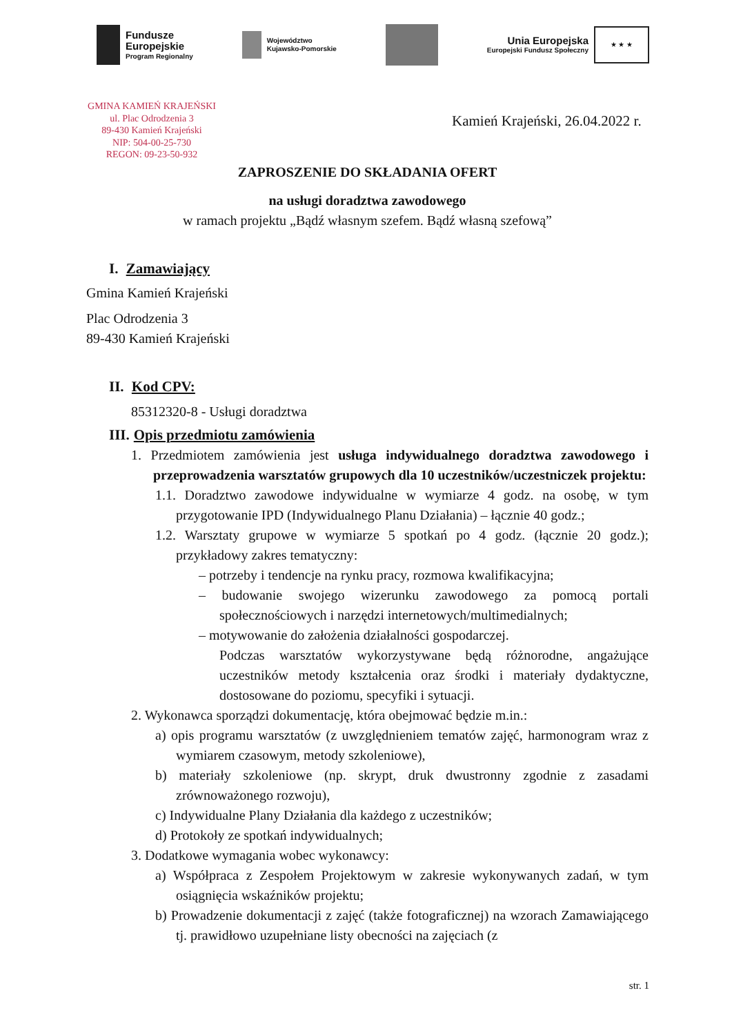Fundusze
Europejskie
Program Regionalny
Województwo
Kujawsko-Pomorskie
Unia Europejska
Europejski Fundusz Społeczny
★ ★ ★
GMINA KAMIEŃ KRAJEŃSKI
ul. Plac Odrodzenia 3
89-430 Kamień Krajeński
NIP: 504-00-25-730
REGON: 09-23-50-932
Kamień Krajeński, 26.04.2022 r.
ZAPROSZENIE DO SKŁADANIA OFERT
na usługi doradztwa zawodowego
w ramach projektu „Bądź własnym szefem. Bądź własną szefową”
I. Zamawiający
Gmina Kamień Krajeński
Plac Odrodzenia 3
89-430 Kamień Krajeński
II. Kod CPV:
85312320-8 - Usługi doradztwa
III. Opis przedmiotu zamówienia
1. Przedmiotem zamówienia jest usługa indywidualnego doradztwa zawodowego i przeprowadzenia warsztatów grupowych dla 10 uczestników/uczestniczek projektu:
1.1. Doradztwo zawodowe indywidualne w wymiarze 4 godz. na osobę, w tym przygotowanie IPD (Indywidualnego Planu Działania) – łącznie 40 godz.;
1.2. Warsztaty grupowe w wymiarze 5 spotkań po 4 godz. (łącznie 20 godz.); przykładowy zakres tematyczny:
– potrzeby i tendencje na rynku pracy, rozmowa kwalifikacyjna;
– budowanie swojego wizerunku zawodowego za pomocą portali społecznościowych i narzędzi internetowych/multimedialnych;
– motywowanie do założenia działalności gospodarczej.
Podczas warsztatów wykorzystywane będą różnorodne, angażujące uczestników metody kształcenia oraz środki i materiały dydaktyczne, dostosowane do poziomu, specyfiki i sytuacji.
2. Wykonawca sporządzi dokumentację, która obejmować będzie m.in.:
a) opis programu warsztatów (z uwzględnieniem tematów zajęć, harmonogram wraz z wymiarem czasowym, metody szkoleniowe),
b) materiały szkoleniowe (np. skrypt, druk dwustronny zgodnie z zasadami zrównoważonego rozwoju),
c) Indywidualne Plany Działania dla każdego z uczestników;
d) Protokoły ze spotkań indywidualnych;
3. Dodatkowe wymagania wobec wykonawcy:
a) Współpraca z Zespołem Projektowym w zakresie wykonywanych zadań, w tym osiągnięcia wskaźników projektu;
b) Prowadzenie dokumentacji z zajęć (także fotograficznej) na wzorach Zamawiającego tj. prawidłowo uzupełniane listy obecności na zajęciach (z
str. 1